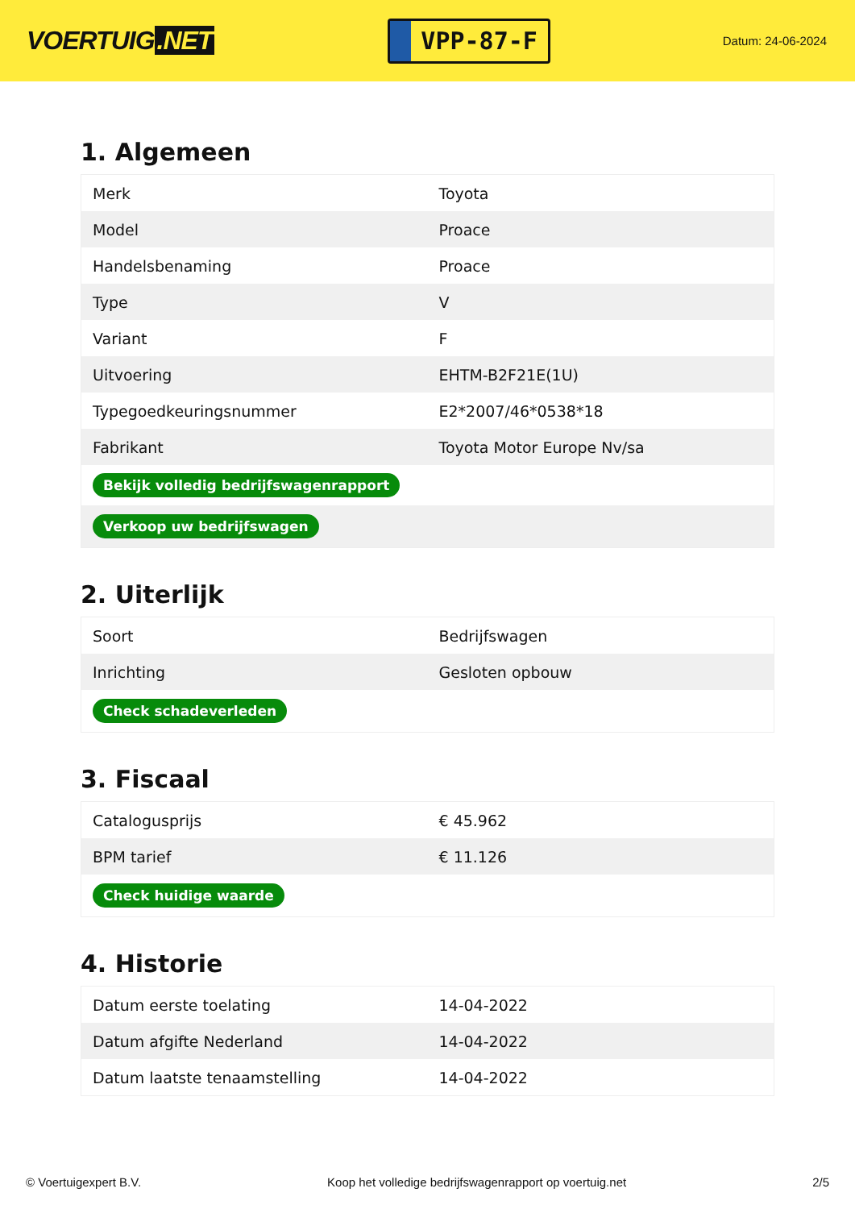VOERTUIG.NET
VPP-87-F
Datum: 24-06-2024
1. Algemeen
| Merk | Toyota |
| Model | Proace |
| Handelsbenaming | Proace |
| Type | V |
| Variant | F |
| Uitvoering | EHTM-B2F21E(1U) |
| Typegoedkeuringsnummer | E2*2007/46*0538*18 |
| Fabrikant | Toyota Motor Europe Nv/sa |
| Bekijk volledig bedrijfswagenrapport | |
| Verkoop uw bedrijfswagen | |
2. Uiterlijk
| Soort | Bedrijfswagen |
| Inrichting | Gesloten opbouw |
| Check schadeverleden | |
3. Fiscaal
| Catalogusprijs | € 45.962 |
| BPM tarief | € 11.126 |
| Check huidige waarde | |
4. Historie
| Datum eerste toelating | 14-04-2022 |
| Datum afgifte Nederland | 14-04-2022 |
| Datum laatste tenaamstelling | 14-04-2022 |
© Voertuigexpert B.V. Koop het volledige bedrijfswagenrapport op voertuig.net 2/5